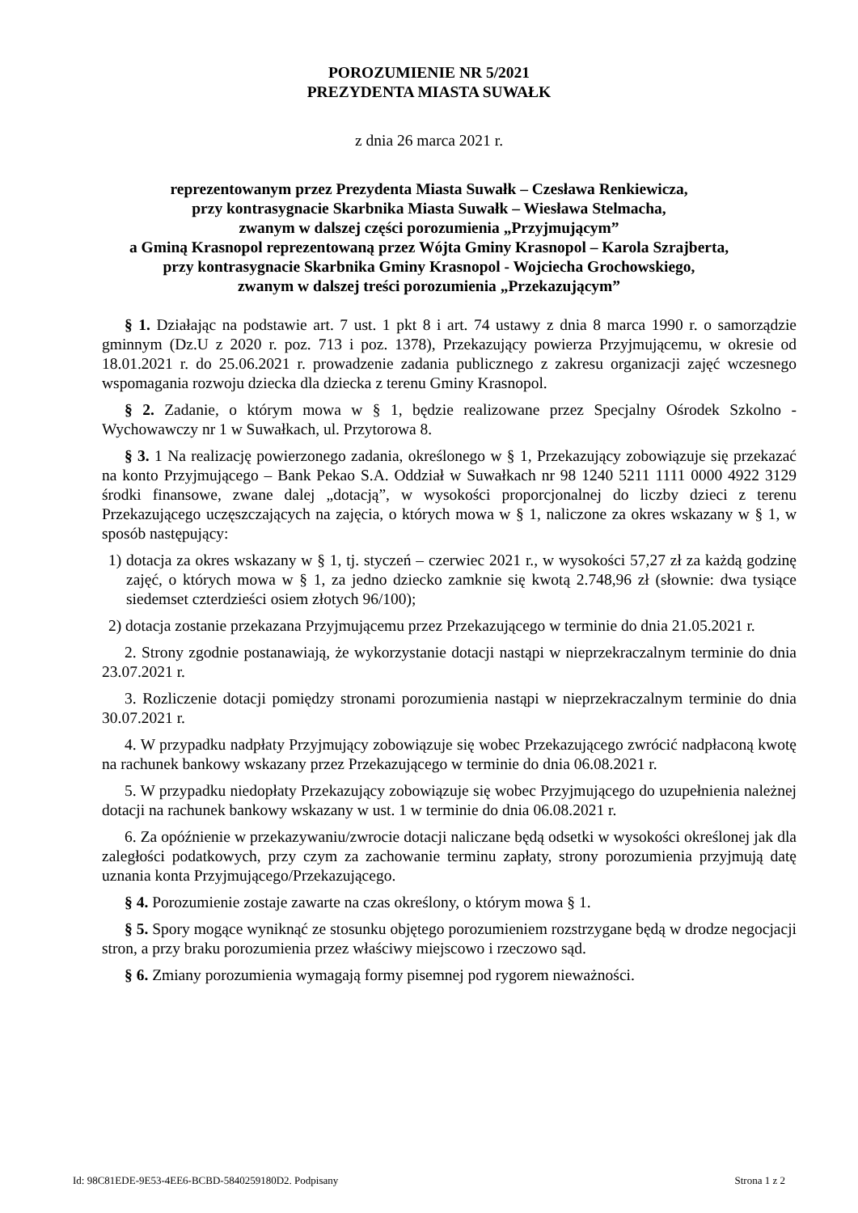POROZUMIENIE NR 5/2021
PREZYDENTA MIASTA SUWAŁK
z dnia 26 marca 2021 r.
reprezentowanym przez Prezydenta Miasta Suwałk – Czesława Renkiewicza,
przy kontrasygnacie Skarbnika Miasta Suwałk – Wiesława Stelmacha,
zwanym w dalszej części porozumienia „Przyjmującym”
a Gminą Krasnopol reprezentowaną przez Wójta Gminy Krasnopol – Karola Szrajberta,
przy kontrasygnacie Skarbnika Gminy Krasnopol - Wojciecha Grochowskiego,
zwanym w dalszej treści porozumienia „Przekazującym”
§ 1. Działając na podstawie art. 7 ust. 1 pkt 8 i art. 74 ustawy z dnia 8 marca 1990 r. o samorządzie gminnym (Dz.U z 2020 r. poz. 713 i poz. 1378), Przekazujący powierza Przyjmującemu, w okresie od 18.01.2021 r. do 25.06.2021 r. prowadzenie zadania publicznego z zakresu organizacji zajęć wczesnego wspomagania rozwoju dziecka dla dziecka z terenu Gminy Krasnopol.
§ 2. Zadanie, o którym mowa w § 1, będzie realizowane przez Specjalny Ośrodek Szkolno - Wychowawczy nr 1 w Suwałkach, ul. Przytorowa 8.
§ 3. 1 Na realizację powierzonego zadania, określonego w § 1, Przekazujący zobowiązuje się przekazać na konto Przyjmującego – Bank Pekao S.A. Oddział w Suwałkach nr 98 1240 5211 1111 0000 4922 3129 środki finansowe, zwane dalej „dotacją”, w wysokości proporcjonalnej do liczby dzieci z terenu Przekazującego uczęszczających na zajęcia, o których mowa w § 1, naliczone za okres wskazany w § 1, w sposób następujący:
1) dotacja za okres wskazany w § 1, tj. styczeń – czerwiec 2021 r., w wysokości 57,27 zł za każdą godzinę zajęć, o których mowa w § 1, za jedno dziecko zamknie się kwotą 2.748,96 zł (słownie: dwa tysiące siedemset czterdzieści osiem złotych 96/100);
2) dotacja zostanie przekazana Przyjmującemu przez Przekazującego w terminie do dnia 21.05.2021 r.
2. Strony zgodnie postanawiają, że wykorzystanie dotacji nastąpi w nieprzekraczalnym terminie do dnia 23.07.2021 r.
3. Rozliczenie dotacji pomiędzy stronami porozumienia nastąpi w nieprzekraczalnym terminie do dnia 30.07.2021 r.
4. W przypadku nadpłaty Przyjmujący zobowiązuje się wobec Przekazującego zwrócić nadpłaconą kwotę na rachunek bankowy wskazany przez Przekazującego w terminie do dnia 06.08.2021 r.
5. W przypadku niedopłaty Przekazujący zobowiązuje się wobec Przyjmującego do uzupełnienia należnej dotacji na rachunek bankowy wskazany w ust. 1 w terminie do dnia 06.08.2021 r.
6. Za opóźnienie w przekazywaniu/zwrocie dotacji naliczane będą odsetki w wysokości określonej jak dla zaległości podatkowych, przy czym za zachowanie terminu zapłaty, strony porozumienia przyjmują datę uznania konta Przyjmującego/Przekazującego.
§ 4. Porozumienie zostaje zawarte na czas określony, o którym mowa § 1.
§ 5. Spory mogące wyniknąć ze stosunku objętego porozumieniem rozstrzygane będą w drodze negocjacji stron, a przy braku porozumienia przez właściwy miejscowo i rzeczowo sąd.
§ 6. Zmiany porozumienia wymagają formy pisemnej pod rygorem nieważności.
Id: 98C81EDE-9E53-4EE6-BCBD-5840259180D2. Podpisany Strona 1 z 2